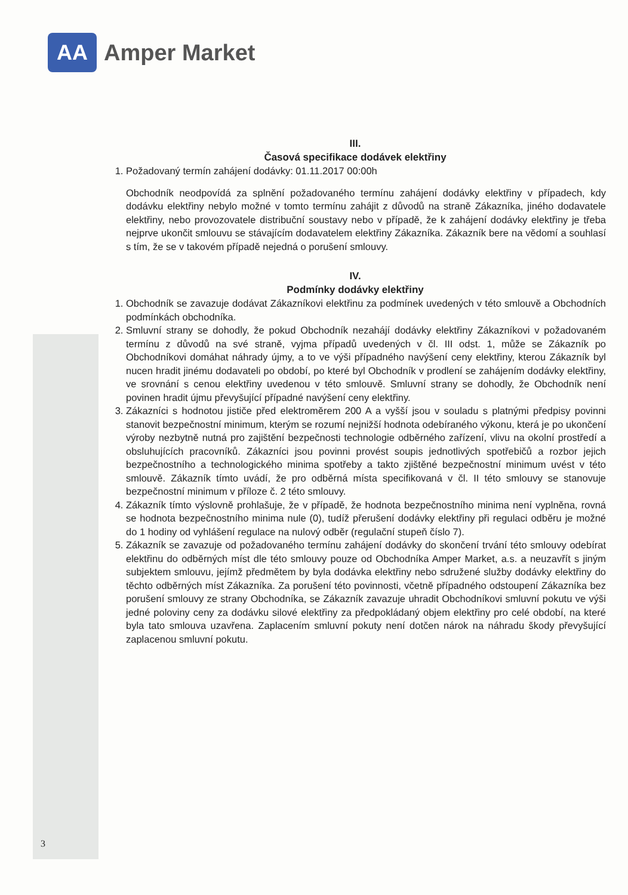AA
Amper Market
III.
Časová specifikace dodávek elektřiny
1. Požadovaný termín zahájení dodávky: 01.11.2017 00:00h
Obchodník neodpovídá za splnění požadovaného termínu zahájení dodávky elektřiny v případech, kdy dodávku elektřiny nebylo možné v tomto termínu zahájit z důvodů na straně Zákazníka, jiného dodavatele elektřiny, nebo provozovatele distribuční soustavy nebo v případě, že k zahájení dodávky elektřiny je třeba nejprve ukončit smlouvu se stávajícím dodavatelem elektřiny Zákazníka. Zákazník bere na vědomí a souhlasí s tím, že se v takovém případě nejedná o porušení smlouvy.
IV.
Podmínky dodávky elektřiny
1. Obchodník se zavazuje dodávat Zákazníkovi elektřinu za podmínek uvedených v této smlouvě a Obchodních podmínkách obchodníka.
2. Smluvní strany se dohodly, že pokud Obchodník nezahájí dodávky elektřiny Zákazníkovi v požadovaném termínu z důvodů na své straně, vyjma případů uvedených v čl. III odst. 1, může se Zákazník po Obchodníkovi domáhat náhrady újmy, a to ve výši případného navýšení ceny elektřiny, kterou Zákazník byl nucen hradit jinému dodavateli po období, po které byl Obchodník v prodlení se zahájením dodávky elektřiny, ve srovnání s cenou elektřiny uvedenou v této smlouvě. Smluvní strany se dohodly, že Obchodník není povinen hradit újmu převyšující případné navýšení ceny elektřiny.
3. Zákazníci s hodnotou jističe před elektroměrem 200 A a vyšší jsou v souladu s platnými předpisy povinni stanovit bezpečnostní minimum, kterým se rozumí nejnižší hodnota odebíraného výkonu, která je po ukončení výroby nezbytně nutná pro zajištění bezpečnosti technologie odběrného zařízení, vlivu na okolní prostředí a obsluhujících pracovníků. Zákazníci jsou povinni provést soupis jednotlivých spotřebičů a rozbor jejich bezpečnostního a technologického minima spotřeby a takto zjištěné bezpečnostní minimum uvést v této smlouvě. Zákazník tímto uvádí, že pro odběrná místa specifikovaná v čl. II této smlouvy se stanovuje bezpečnostní minimum v příloze č. 2 této smlouvy.
4. Zákazník tímto výslovně prohlašuje, že v případě, že hodnota bezpečnostního minima není vyplněna, rovná se hodnota bezpečnostního minima nule (0), tudíž přerušení dodávky elektřiny při regulaci odběru je možné do 1 hodiny od vyhlášení regulace na nulový odběr (regulační stupeň číslo 7).
5. Zákazník se zavazuje od požadovaného termínu zahájení dodávky do skončení trvání této smlouvy odebírat elektřinu do odběrných míst dle této smlouvy pouze od Obchodníka Amper Market, a.s. a neuzavřít s jiným subjektem smlouvu, jejímž předmětem by byla dodávka elektřiny nebo sdružené služby dodávky elektřiny do těchto odběrných míst Zákazníka. Za porušení této povinnosti, včetně případného odstoupení Zákazníka bez porušení smlouvy ze strany Obchodníka, se Zákazník zavazuje uhradit Obchodníkovi smluvní pokutu ve výši jedné poloviny ceny za dodávku silové elektřiny za předpokládaný objem elektřiny pro celé období, na které byla tato smlouva uzavřena. Zaplacením smluvní pokuty není dotčen nárok na náhradu škody převyšující zaplacenou smluvní pokutu.
3